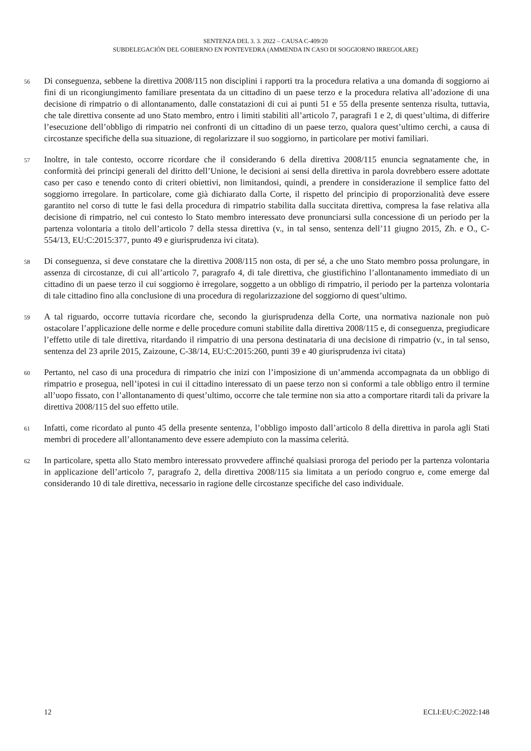SENTENZA DEL 3. 3. 2022 – CAUSA C-409/20
SUBDELEGACIÓN DEL GOBIERNO EN PONTEVEDRA (AMMENDA IN CASO DI SOGGIORNO IRREGOLARE)
56
Di conseguenza, sebbene la direttiva 2008/115 non disciplini i rapporti tra la procedura relativa a una domanda di soggiorno ai fini di un ricongiungimento familiare presentata da un cittadino di un paese terzo e la procedura relativa all’adozione di una decisione di rimpatrio o di allontanamento, dalle constatazioni di cui ai punti 51 e 55 della presente sentenza risulta, tuttavia, che tale direttiva consente ad uno Stato membro, entro i limiti stabiliti all’articolo 7, paragrafi 1 e 2, di quest’ultima, di differire l’esecuzione dell’obbligo di rimpatrio nei confronti di un cittadino di un paese terzo, qualora quest’ultimo cerchi, a causa di circostanze specifiche della sua situazione, di regolarizzare il suo soggiorno, in particolare per motivi familiari.
57
Inoltre, in tale contesto, occorre ricordare che il considerando 6 della direttiva 2008/115 enuncia segnatamente che, in conformità dei principi generali del diritto dell’Unione, le decisioni ai sensi della direttiva in parola dovrebbero essere adottate caso per caso e tenendo conto di criteri obiettivi, non limitandosi, quindi, a prendere in considerazione il semplice fatto del soggiorno irregolare. In particolare, come già dichiarato dalla Corte, il rispetto del principio di proporzionalità deve essere garantito nel corso di tutte le fasi della procedura di rimpatrio stabilita dalla succitata direttiva, compresa la fase relativa alla decisione di rimpatrio, nel cui contesto lo Stato membro interessato deve pronunciarsi sulla concessione di un periodo per la partenza volontaria a titolo dell’articolo 7 della stessa direttiva (v., in tal senso, sentenza dell’11 giugno 2015, Zh. e O., C-554/13, EU:C:2015:377, punto 49 e giurisprudenza ivi citata).
58
Di conseguenza, si deve constatare che la direttiva 2008/115 non osta, di per sé, a che uno Stato membro possa prolungare, in assenza di circostanze, di cui all’articolo 7, paragrafo 4, di tale direttiva, che giustifichino l’allontanamento immediato di un cittadino di un paese terzo il cui soggiorno è irregolare, soggetto a un obbligo di rimpatrio, il periodo per la partenza volontaria di tale cittadino fino alla conclusione di una procedura di regolarizzazione del soggiorno di quest’ultimo.
59
A tal riguardo, occorre tuttavia ricordare che, secondo la giurisprudenza della Corte, una normativa nazionale non può ostacolare l’applicazione delle norme e delle procedure comuni stabilite dalla direttiva 2008/115 e, di conseguenza, pregiudicare l’effetto utile di tale direttiva, ritardando il rimpatrio di una persona destinataria di una decisione di rimpatrio (v., in tal senso, sentenza del 23 aprile 2015, Zaizoune, C-38/14, EU:C:2015:260, punti 39 e 40 giurisprudenza ivi citata)
60
Pertanto, nel caso di una procedura di rimpatrio che inizi con l’imposizione di un’ammenda accompagnata da un obbligo di rimpatrio e prosegua, nell’ipotesi in cui il cittadino interessato di un paese terzo non si conformi a tale obbligo entro il termine all’uopo fissato, con l’allontanamento di quest’ultimo, occorre che tale termine non sia atto a comportare ritardi tali da privare la direttiva 2008/115 del suo effetto utile.
61
Infatti, come ricordato al punto 45 della presente sentenza, l’obbligo imposto dall’articolo 8 della direttiva in parola agli Stati membri di procedere all’allontanamento deve essere adempiuto con la massima celerità.
62
In particolare, spetta allo Stato membro interessato provvedere affinché qualsiasi proroga del periodo per la partenza volontaria in applicazione dell’articolo 7, paragrafo 2, della direttiva 2008/115 sia limitata a un periodo congruo e, come emerge dal considerando 10 di tale direttiva, necessario in ragione delle circostanze specifiche del caso individuale.
12 ECLI:EU:C:2022:148